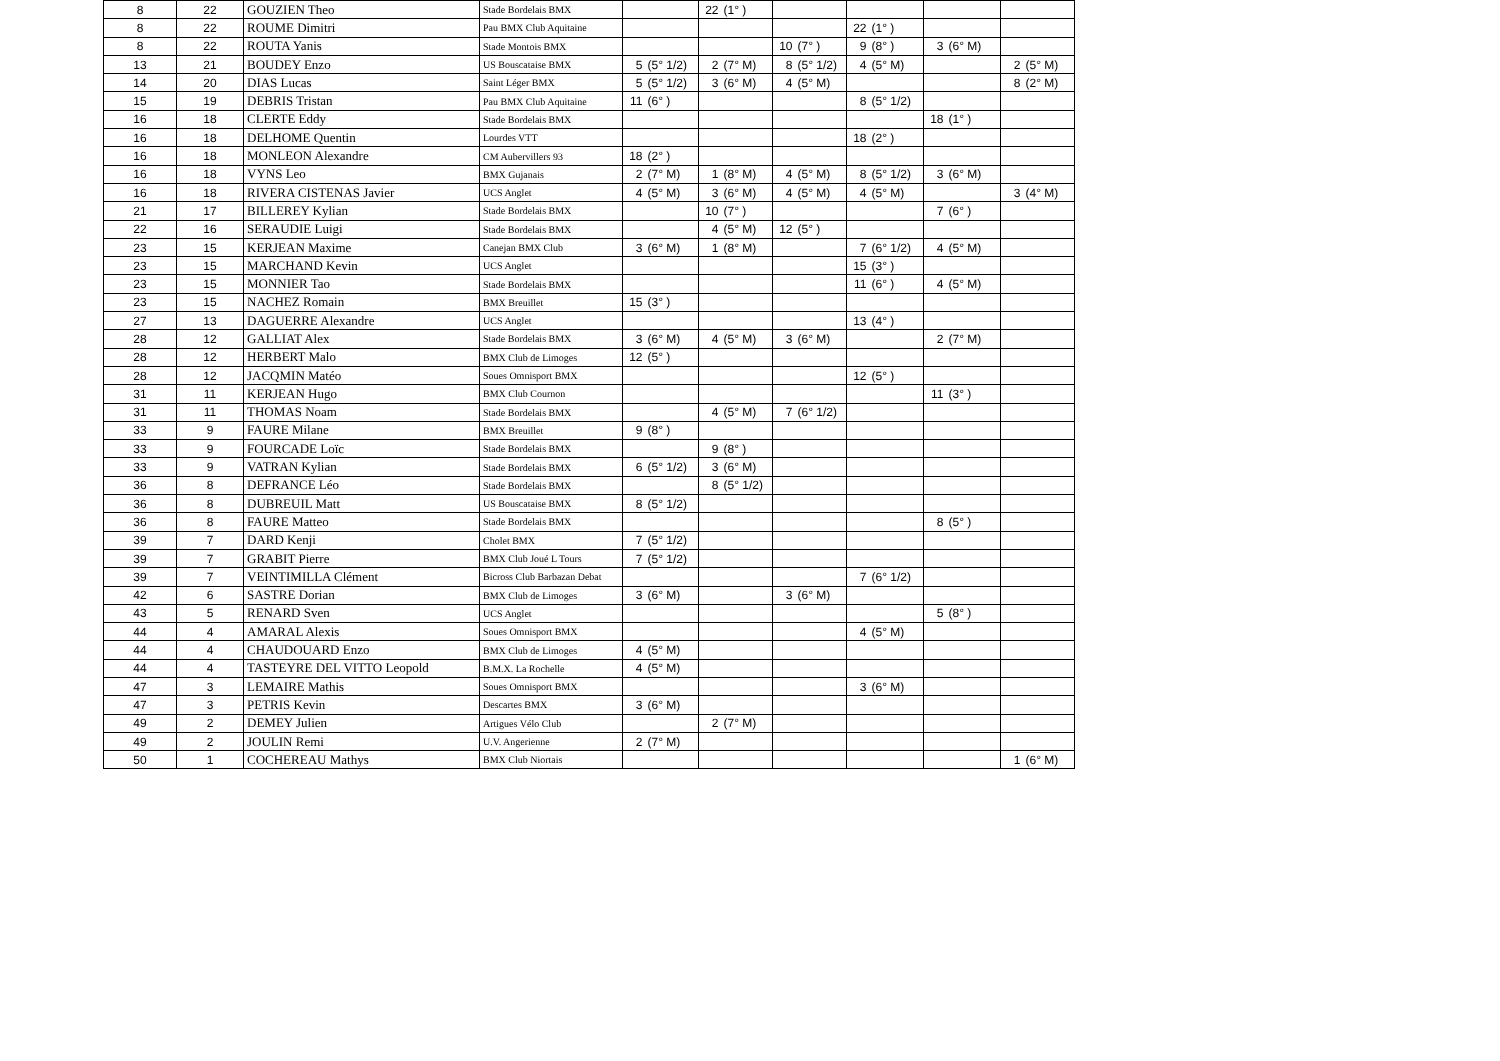| 8 | 22 | GOUZIEN Theo | Stade Bordelais BMX | | | 22 | (1° ) | | | | | | | | |
| 8 | 22 | ROUME Dimitri | Pau BMX Club Aquitaine | | | | | | | 22 | (1° ) | | | | |
| 8 | 22 | ROUTA Yanis | Stade Montois BMX | | | | | 10 | (7° ) | 9 | (8° ) | 3 | (6° M) | | |
| 13 | 21 | BOUDEY Enzo | US Bouscataise BMX | 5 | (5° 1/2) | 2 | (7° M) | 8 | (5° 1/2) | 4 | (5° M) | | | 2 | (5° M) |
| 14 | 20 | DIAS Lucas | Saint Léger BMX | 5 | (5° 1/2) | 3 | (6° M) | 4 | (5° M) | | | | | 8 | (2° M) |
| 15 | 19 | DEBRIS Tristan | Pau BMX Club Aquitaine | 11 | (6° ) | | | | | 8 | (5° 1/2) | | | | |
| 16 | 18 | CLERTE Eddy | Stade Bordelais BMX | | | | | | | | | 18 | (1° ) | | |
| 16 | 18 | DELHOME Quentin | Lourdes VTT | | | | | | | 18 | (2° ) | | | | |
| 16 | 18 | MONLEON Alexandre | CM Aubervillers 93 | 18 | (2° ) | | | | | | | | | | |
| 16 | 18 | VYNS Leo | BMX Gujanais | 2 | (7° M) | 1 | (8° M) | 4 | (5° M) | 8 | (5° 1/2) | 3 | (6° M) | | |
| 16 | 18 | RIVERA CISTENAS Javier | UCS Anglet | 4 | (5° M) | 3 | (6° M) | 4 | (5° M) | 4 | (5° M) | | | 3 | (4° M) |
| 21 | 17 | BILLEREY Kylian | Stade Bordelais BMX | | | 10 | (7° ) | | | | | 7 | (6° ) | | |
| 22 | 16 | SERAUDIE Luigi | Stade Bordelais BMX | | | 4 | (5° M) | 12 | (5° ) | | | | | | |
| 23 | 15 | KERJEAN Maxime | Canejan BMX Club | 3 | (6° M) | 1 | (8° M) | | | 7 | (6° 1/2) | 4 | (5° M) | | |
| 23 | 15 | MARCHAND Kevin | UCS Anglet | | | | | | | 15 | (3° ) | | | | |
| 23 | 15 | MONNIER Tao | Stade Bordelais BMX | | | | | | | 11 | (6° ) | 4 | (5° M) | | |
| 23 | 15 | NACHEZ Romain | BMX Breuillet | 15 | (3° ) | | | | | | | | | | |
| 27 | 13 | DAGUERRE Alexandre | UCS Anglet | | | | | | | 13 | (4° ) | | | | |
| 28 | 12 | GALLIAT Alex | Stade Bordelais BMX | 3 | (6° M) | 4 | (5° M) | 3 | (6° M) | | | 2 | (7° M) | | |
| 28 | 12 | HERBERT Malo | BMX Club de Limoges | 12 | (5° ) | | | | | | | | | | |
| 28 | 12 | JACQMIN Matéo | Soues Omnisport BMX | | | | | | | 12 | (5° ) | | | | |
| 31 | 11 | KERJEAN Hugo | BMX Club Cournon | | | | | | | | | 11 | (3° ) | | |
| 31 | 11 | THOMAS Noam | Stade Bordelais BMX | | | 4 | (5° M) | 7 | (6° 1/2) | | | | | | |
| 33 | 9 | FAURE Milane | BMX Breuillet | 9 | (8° ) | | | | | | | | | | |
| 33 | 9 | FOURCADE Loïc | Stade Bordelais BMX | | | 9 | (8° ) | | | | | | | | |
| 33 | 9 | VATRAN Kylian | Stade Bordelais BMX | 6 | (5° 1/2) | 3 | (6° M) | | | | | | | | |
| 36 | 8 | DEFRANCE Léo | Stade Bordelais BMX | | | 8 | (5° 1/2) | | | | | | | | |
| 36 | 8 | DUBREUIL Matt | US Bouscataise BMX | 8 | (5° 1/2) | | | | | | | | | | |
| 36 | 8 | FAURE Matteo | Stade Bordelais BMX | | | | | | | | | 8 | (5° ) | | |
| 39 | 7 | DARD Kenji | Cholet BMX | 7 | (5° 1/2) | | | | | | | | | | |
| 39 | 7 | GRABIT Pierre | BMX Club Joué L Tours | 7 | (5° 1/2) | | | | | | | | | | |
| 39 | 7 | VEINTIMILLA Clément | Bicross Club Barbazan Debat | | | | | | | 7 | (6° 1/2) | | | | |
| 42 | 6 | SASTRE Dorian | BMX Club de Limoges | 3 | (6° M) | | | 3 | (6° M) | | | | | | |
| 43 | 5 | RENARD Sven | UCS Anglet | | | | | | | | | 5 | (8° ) | | |
| 44 | 4 | AMARAL Alexis | Soues Omnisport BMX | | | | | | | 4 | (5° M) | | | | |
| 44 | 4 | CHAUDOUARD Enzo | BMX Club de Limoges | 4 | (5° M) | | | | | | | | | | |
| 44 | 4 | TASTEYRE DEL VITTO Leopold | B.M.X. La Rochelle | 4 | (5° M) | | | | | | | | | | |
| 47 | 3 | LEMAIRE Mathis | Soues Omnisport BMX | | | | | | | 3 | (6° M) | | | | |
| 47 | 3 | PETRIS Kevin | Descartes BMX | 3 | (6° M) | | | | | | | | | | |
| 49 | 2 | DEMEY Julien | Artigues Vélo Club | | | 2 | (7° M) | | | | | | | | |
| 49 | 2 | JOULIN Remi | U.V. Angerienne | 2 | (7° M) | | | | | | | | | | |
| 50 | 1 | COCHEREAU Mathys | BMX Club Niortais | | | | | | | | | | | 1 | (6° M) |